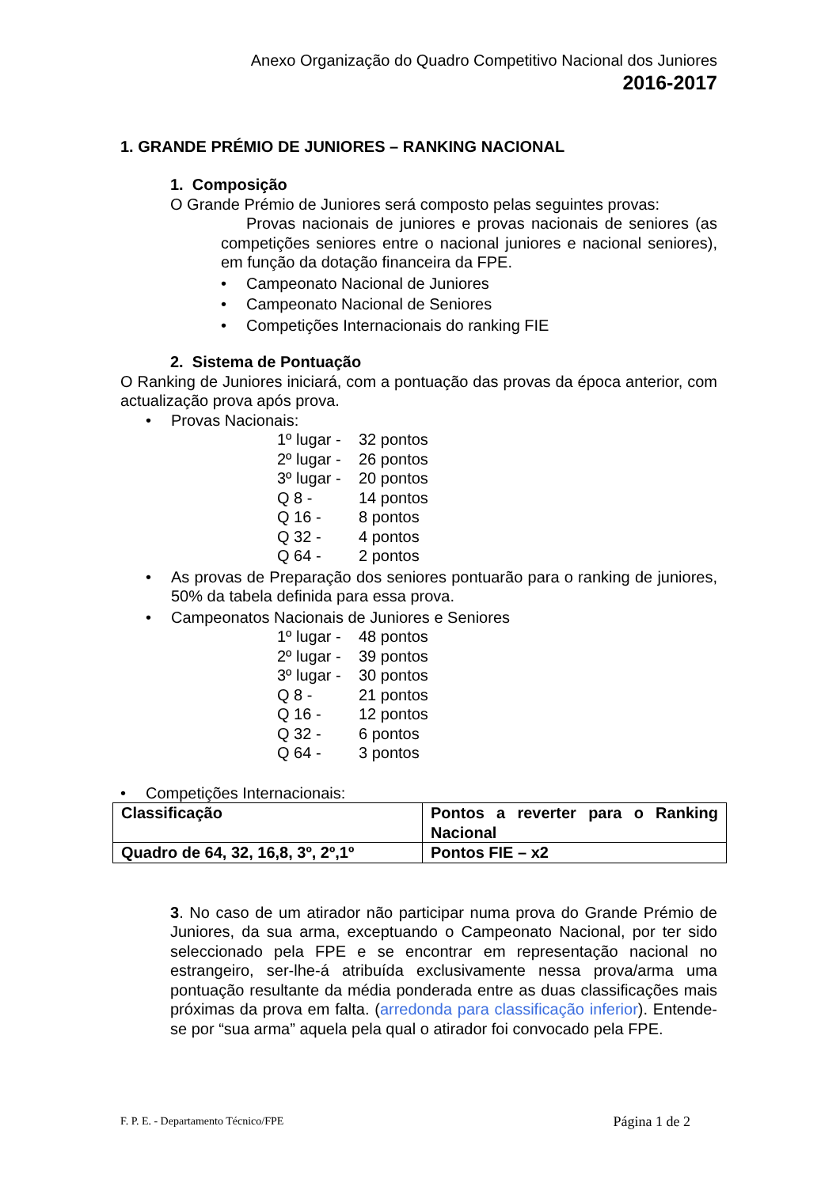Anexo Organização do Quadro Competitivo Nacional dos Juniores
2016-2017
1. GRANDE PRÉMIO DE JUNIORES – RANKING NACIONAL
1. Composição
O Grande Prémio de Juniores será composto pelas seguintes provas:
Provas nacionais de juniores e provas nacionais de seniores (as competições seniores entre o nacional juniores e nacional seniores), em função da dotação financeira da FPE.
• Campeonato Nacional de Juniores
• Campeonato Nacional de Seniores
• Competições Internacionais do ranking FIE
2. Sistema de Pontuação
O Ranking de Juniores iniciará, com a pontuação das provas da época anterior, com actualização prova após prova.
• Provas Nacionais:
1º lugar - 32 pontos 2º lugar - 26 pontos 3º lugar - 20 pontos Q 8 - 14 pontos Q 16 - 8 pontos Q 32 - 4 pontos Q 64 - 2 pontos
• As provas de Preparação dos seniores pontuarão para o ranking de juniores, 50% da tabela definida para essa prova.
• Campeonatos Nacionais de Juniores e Seniores
1º lugar - 48 pontos 2º lugar - 39 pontos 3º lugar - 30 pontos Q 8 - 21 pontos Q 16 - 12 pontos Q 32 - 6 pontos Q 64 - 3 pontos
• Competições Internacionais:
| Classificação | Pontos a reverter para o Ranking Nacional |
| Quadro de 64, 32, 16,8, 3º, 2º,1º | Pontos FIE – x2 |
3. No caso de um atirador não participar numa prova do Grande Prémio de Juniores, da sua arma, exceptuando o Campeonato Nacional, por ter sido seleccionado pela FPE e se encontrar em representação nacional no estrangeiro, ser-lhe-á atribuída exclusivamente nessa prova/arma uma pontuação resultante da média ponderada entre as duas classificações mais próximas da prova em falta. (arredonda para classificação inferior). Entende-se por “sua arma” aquela pela qual o atirador foi convocado pela FPE.
F. P. E. - Departamento Técnico/FPE Página 1 de 2